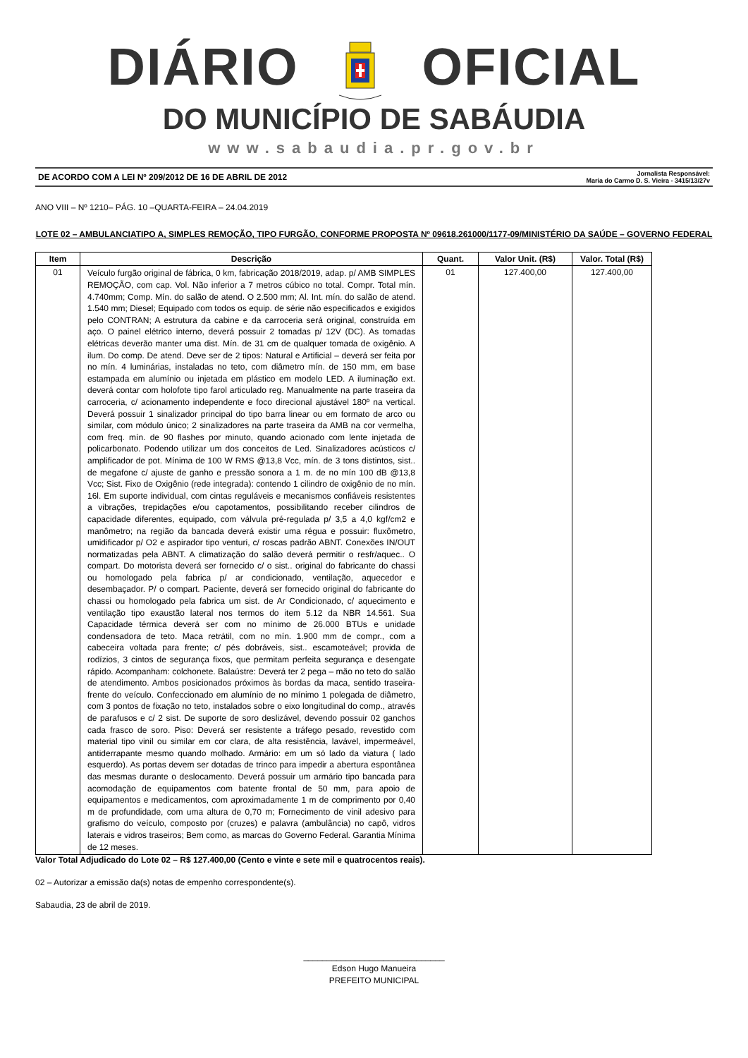DIÁRIO OFICIAL
DO MUNICÍPIO DE SABÁUDIA
www.sabaudia.pr.gov.br
DE ACORDO COM A LEI Nº 209/2012 DE 16 DE ABRIL DE 2012 Jornalista Responsável:
Maria do Carmo D. S. Vieira - 3415/13/27v
ANO VIII – Nº 1210– PÁG. 10 –QUARTA-FEIRA – 24.04.2019
LOTE 02 – AMBULANCIATIPO A, SIMPLES REMOÇÃO, TIPO FURGÃO, CONFORME PROPOSTA Nº 09618.261000/1177-09/MINISTÉRIO DA SAÚDE – GOVERNO FEDERAL
| Item | Descrição | Quant. | Valor Unit. (R$) | Valor. Total (R$) |
| --- | --- | --- | --- | --- |
| 01 | Veículo furgão original de fábrica, 0 km, fabricação 2018/2019, adap. p/ AMB SIMPLES REMOÇÃO, com cap. Vol. Não inferior a 7 metros cúbico no total. Compr. Total mín. 4.740mm; Comp. Mín. do salão de atend. O 2.500 mm; Al. Int. mín. do salão de atend. 1.540 mm; Diesel; Equipado com todos os equip. de série não especificados e exigidos pelo CONTRAN; A estrutura da cabine e da carroceria será original, construída em aço. O painel elétrico interno, deverá possuir 2 tomadas p/ 12V (DC). As tomadas elétricas deverão manter uma dist. Mín. de 31 cm de qualquer tomada de oxigênio. A ilum. Do comp. De atend. Deve ser de 2 tipos: Natural e Artificial – deverá ser feita por no mín. 4 luminárias, instaladas no teto, com diâmetro mín. de 150 mm, em base estampada em alumínio ou injetada em plástico em modelo LED. A iluminação ext. deverá contar com holofote tipo farol articulado reg. Manualmente na parte traseira da carroceria, c/ acionamento independente e foco direcional ajustável 180º na vertical. Deverá possuir 1 sinalizador principal do tipo barra linear ou em formato de arco ou similar, com módulo único; 2 sinalizadores na parte traseira da AMB na cor vermelha, com freq. mín. de 90 flashes por minuto, quando acionado com lente injetada de policarbonato. Podendo utilizar um dos conceitos de Led. Sinalizadores acústicos c/ amplificador de pot. Mínima de 100 W RMS @13,8 Vcc, mín. de 3 tons distintos, sist.. de megafone c/ ajuste de ganho e pressão sonora a 1 m. de no mín 100 dB @13,8 Vcc; Sist. Fixo de Oxigênio (rede integrada): contendo 1 cilindro de oxigênio de no mín. 16l. Em suporte individual, com cintas reguláveis e mecanismos confiáveis resistentes a vibrações, trepidações e/ou capotamentos, possibilitando receber cilindros de capacidade diferentes, equipado, com válvula pré-regulada p/ 3,5 a 4,0 kgf/cm2 e manômetro; na região da bancada deverá existir uma régua e possuir: fluxômetro, umidificador p/ O2 e aspirador tipo venturi, c/ roscas padrão ABNT. Conexões IN/OUT normatizadas pela ABNT. A climatização do salão deverá permitir o resfr/aquec.. O compart. Do motorista deverá ser fornecido c/ o sist.. original do fabricante do chassi ou homologado pela fabrica p/ ar condicionado, ventilação, aquecedor e desembaçador. P/ o compart. Paciente, deverá ser fornecido original do fabricante do chassi ou homologado pela fabrica um sist. de Ar Condicionado, c/ aquecimento e ventilação tipo exaustão lateral nos termos do item 5.12 da NBR 14.561. Sua Capacidade térmica deverá ser com no mínimo de 26.000 BTUs e unidade condensadora de teto. Maca retrátil, com no mín. 1.900 mm de compr., com a cabeceira voltada para frente; c/ pés dobráveis, sist.. escamoteável; provida de rodízios, 3 cintos de segurança fixos, que permitam perfeita segurança e desengate rápido. Acompanham: colchonete. Balaústre: Deverá ter 2 pega – mão no teto do salão de atendimento. Ambos posicionados próximos às bordas da maca, sentido traseira-frente do veículo. Confeccionado em alumínio de no mínimo 1 polegada de diâmetro, com 3 pontos de fixação no teto, instalados sobre o eixo longitudinal do comp., através de parafusos e c/ 2 sist. De suporte de soro deslizável, devendo possuir 02 ganchos cada frasco de soro. Piso: Deverá ser resistente a tráfego pesado, revestido com material tipo vinil ou similar em cor clara, de alta resistência, lavável, impermeável, antiderrapante mesmo quando molhado. Armário: em um só lado da viatura ( lado esquerdo). As portas devem ser dotadas de trinco para impedir a abertura espontânea das mesmas durante o deslocamento. Deverá possuir um armário tipo bancada para acomodação de equipamentos com batente frontal de 50 mm, para apoio de equipamentos e medicamentos, com aproximadamente 1 m de comprimento por 0,40 m de profundidade, com uma altura de 0,70 m; Fornecimento de vinil adesivo para grafismo do veículo, composto por (cruzes) e palavra (ambulância) no capô, vidros laterais e vidros traseiros; Bem como, as marcas do Governo Federal. Garantia Mínima de 12 meses. | 01 | 127.400,00 | 127.400,00 |
Valor Total Adjudicado do Lote 02 – R$ 127.400,00 (Cento e vinte e sete mil e quatrocentos reais).
02 – Autorizar a emissão da(s) notas de empenho correspondente(s).
Sabaudia, 23 de abril de 2019.
______________________________
Edson Hugo Manueira
PREFEITO MUNICIPAL